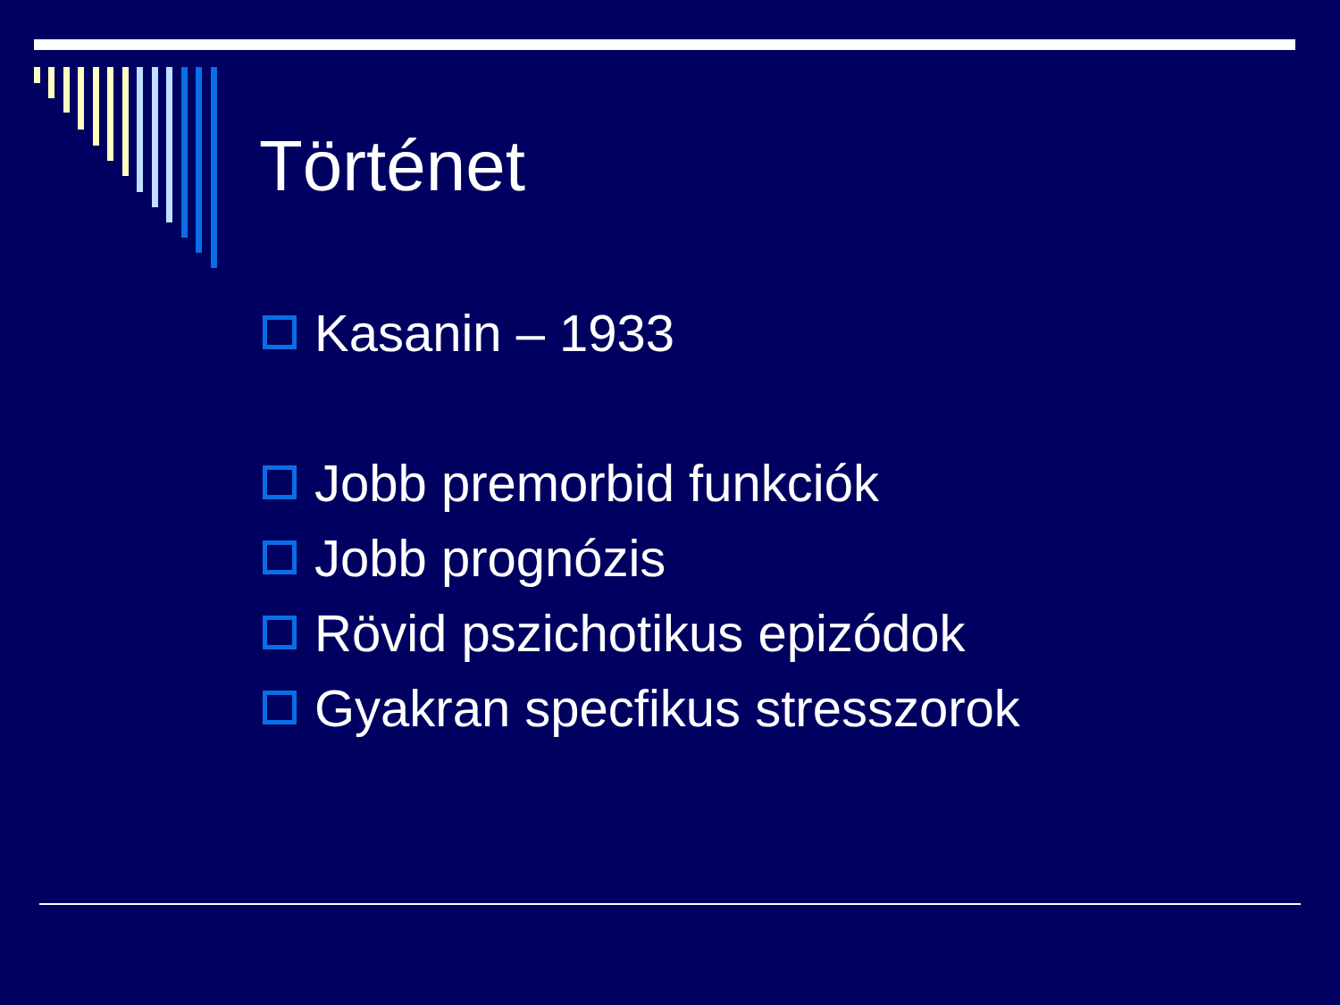Történet
Kasanin – 1933
Jobb premorbid funkciók
Jobb prognózis
Rövid pszichotikus epizódok
Gyakran specfikus stresszorok